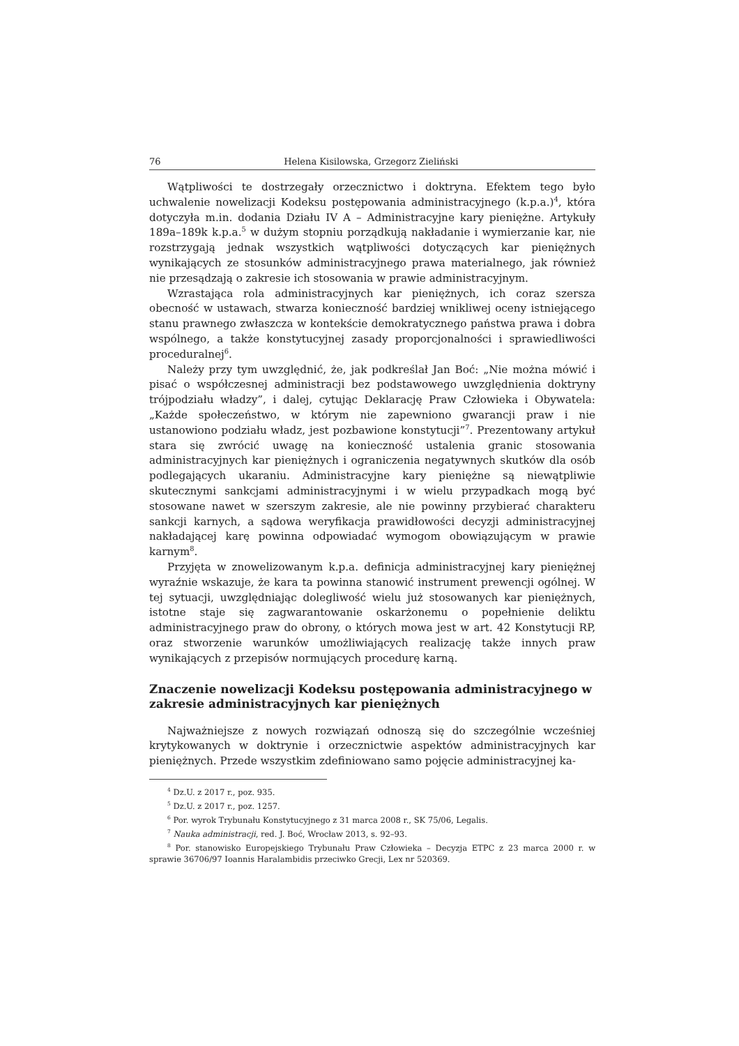76 Helena Kisilowska, Grzegorz Zieliński
Wątpliwości te dostrzegały orzecznictwo i doktryna. Efektem tego było uchwalenie nowelizacji Kodeksu postępowania administracyjnego (k.p.a.)<sup>4</sup>, która dotyczyła m.in. dodania Działu IV A – Administracyjne kary pieniężne. Artykuły 189a–189k k.p.a.<sup>5</sup> w dużym stopniu porządkują nakładanie i wymierzanie kar, nie rozstrzygają jednak wszystkich wątpliwości dotyczących kar pieniężnych wynikających ze stosunków administracyjnego prawa materialnego, jak również nie przesądzają o zakresie ich stosowania w prawie administracyjnym.
Wzrastająca rola administracyjnych kar pieniężnych, ich coraz szersza obecność w ustawach, stwarza konieczność bardziej wnikliwej oceny istniejącego stanu prawnego zwłaszcza w kontekście demokratycznego państwa prawa i dobra wspólnego, a także konstytucyjnej zasady proporcjonalności i sprawiedliwości proceduralnej<sup>6</sup>.
Należy przy tym uwzględnić, że, jak podkreślał Jan Boć: „Nie można mówić i pisać o współczesnej administracji bez podstawowego uwzględnienia doktryny trójpodziału władzy”, i dalej, cytując Deklarację Praw Człowieka i Obywatela: „Każde społeczeństwo, w którym nie zapewniono gwarancji praw i nie ustanowiono podziału władz, jest pozbawione konstytucji”<sup>7</sup>. Prezentowany artykuł stara się zwrócić uwagę na konieczność ustalenia granic stosowania administracyjnych kar pieniężnych i ograniczenia negatywnych skutków dla osób podlegających ukaraniu. Administracyjne kary pieniężne są niewątpliwie skutecznymi sankcjami administracyjnymi i w wielu przypadkach mogą być stosowane nawet w szerszym zakresie, ale nie powinny przybierać charakteru sankcji karnych, a sądowa weryfikacja prawidłowości decyzji administracyjnej nakładającej karę powinna odpowiadać wymogom obowiązującym w prawie karnym<sup>8</sup>.
Przyjęta w znowelizowanym k.p.a. definicja administracyjnej kary pieniężnej wyraźnie wskazuje, że kara ta powinna stanowić instrument prewencji ogólnej. W tej sytuacji, uwzględniając dolegliwość wielu już stosowanych kar pieniężnych, istotne staje się zagwarantowanie oskarżonemu o popełnienie deliktu administracyjnego praw do obrony, o których mowa jest w art. 42 Konstytucji RP, oraz stworzenie warunków umożliwiających realizację także innych praw wynikających z przepisów normujących procedurę karną.
Znaczenie nowelizacji Kodeksu postępowania administracyjnego w zakresie administracyjnych kar pieniężnych
Najważniejsze z nowych rozwiązań odnoszą się do szczególnie wcześniej krytykowanych w doktrynie i orzecznictwie aspektów administracyjnych kar pieniężnych. Przede wszystkim zdefiniowano samo pojęcie administracyjnej ka-
<sup>4</sup> Dz.U. z 2017 r., poz. 935.
<sup>5</sup> Dz.U. z 2017 r., poz. 1257.
<sup>6</sup> Por. wyrok Trybunału Konstytucyjnego z 31 marca 2008 r., SK 75/06, Legalis.
<sup>7</sup> Nauka administracji, red. J. Boć, Wrocław 2013, s. 92–93.
<sup>8</sup> Por. stanowisko Europejskiego Trybunału Praw Człowieka – Decyzja ETPC z 23 marca 2000 r. w sprawie 36706/97 Ioannis Haralambidis przeciwko Grecji, Lex nr 520369.